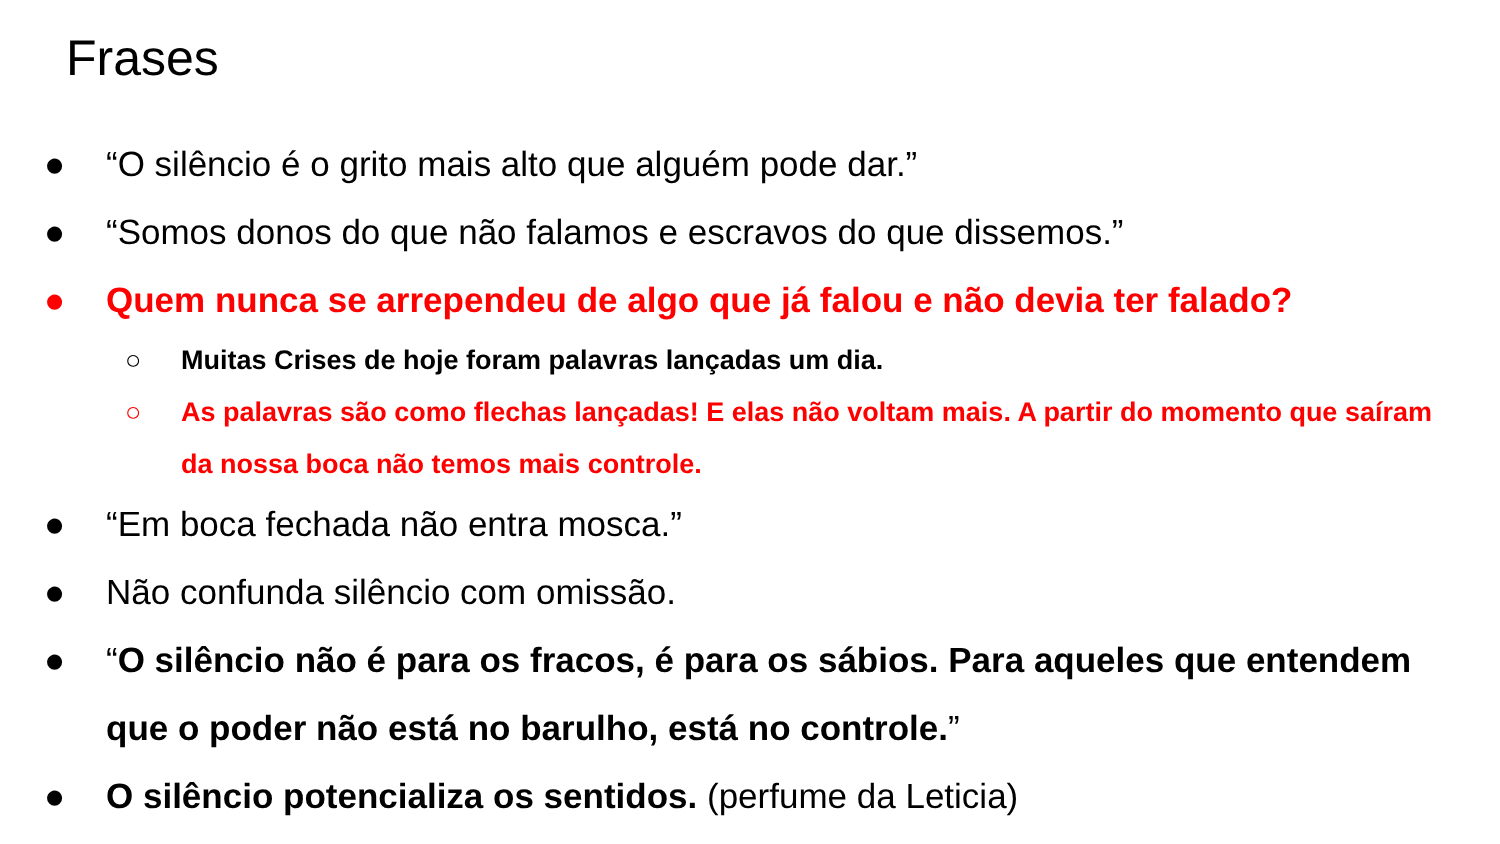Frases
● “O silêncio é o grito mais alto que alguém pode dar.”
● “Somos donos do que não falamos e escravos do que dissemos.”
● Quem nunca se arrependeu de algo que já falou e não devia ter falado?
○ Muitas Crises de hoje foram palavras lançadas um dia.
○ As palavras são como flechas lançadas! E elas não voltam mais. A partir do momento que saíram da nossa boca não temos mais controle.
● “Em boca fechada não entra mosca.”
● Não confunda silêncio com omissão.
● “O silêncio não é para os fracos, é para os sábios. Para aqueles que entendem que o poder não está no barulho, está no controle.”
● O silêncio potencializa os sentidos. (perfume da Leticia)